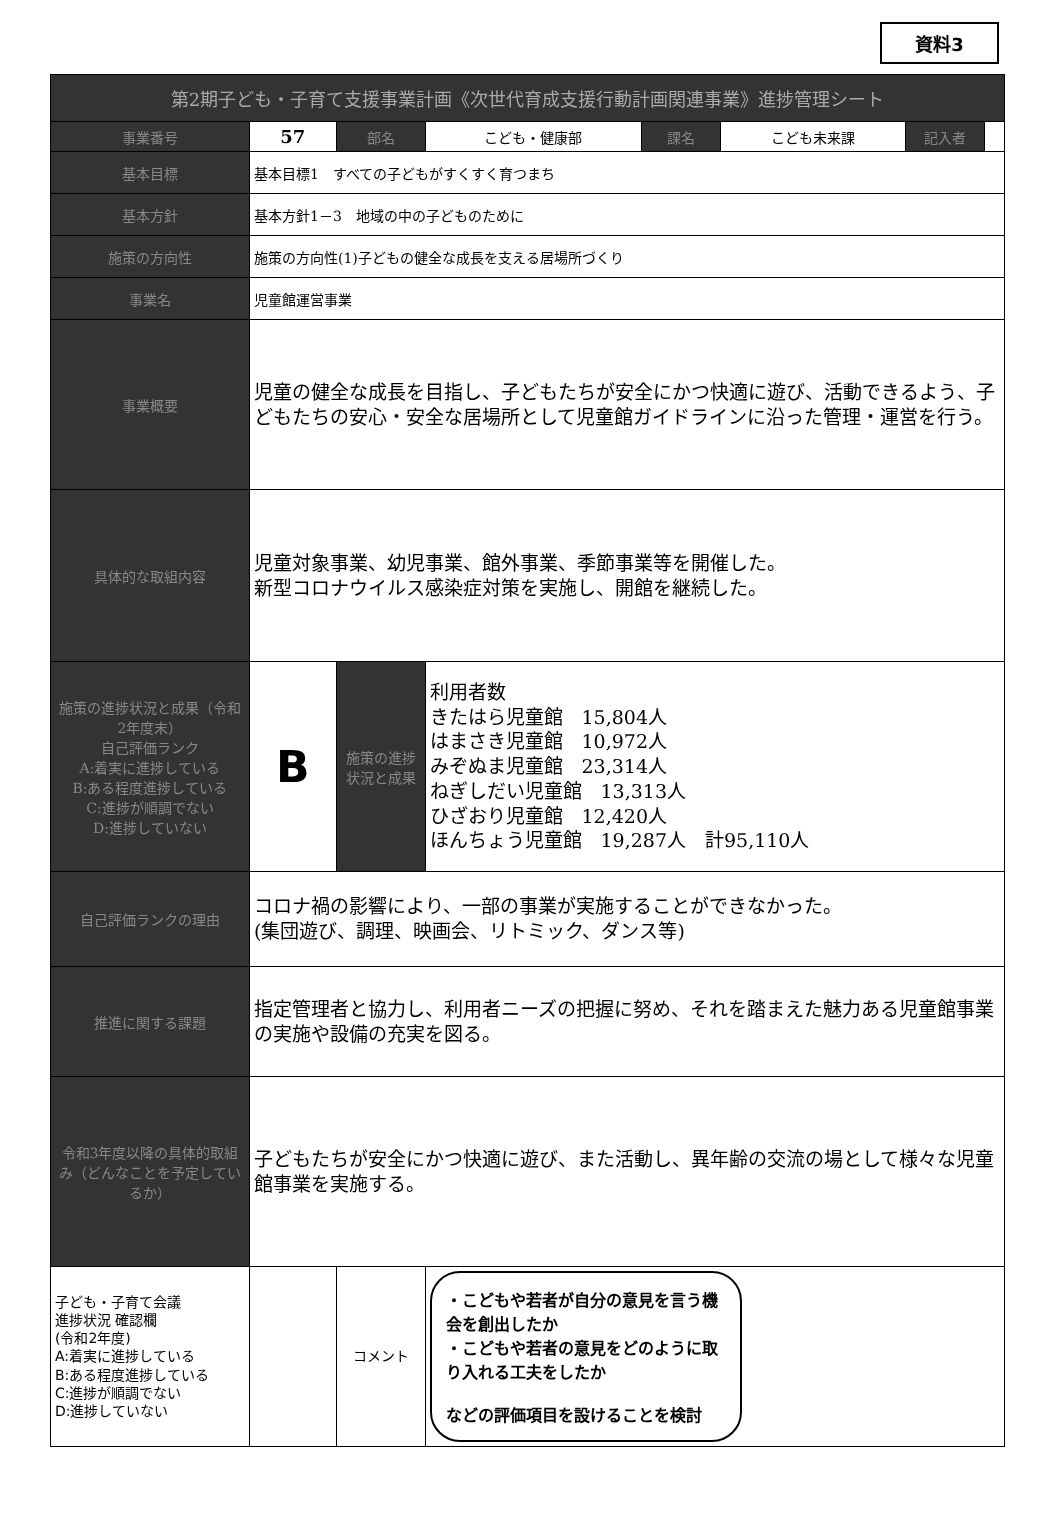資料3
| 第2期子ども・子育て支援事業計画《次世代育成支援行動計画関連事業》進捗管理シート | | | | | | | |
| 事業番号 | 57 | 部名 | こども・健康部 | 課名 | こども未来課 | 記入者 | |
| 基本目標 | 基本目標1 すべての子どもがすくすく育つまち | | | | | | |
| 基本方針 | 基本方針1－3 地域の中の子どものために | | | | | | |
| 施策の方向性 | 施策の方向性(1)子どもの健全な成長を支える居場所づくり | | | | | | |
| 事業名 | 児童館運営事業 | | | | | | |
| 事業概要 | 児童の健全な成長を目指し、子どもたちが安全にかつ快適に遊び、活動できるよう、子どもたちの安心・安全な居場所として児童館ガイドラインに沿った管理・運営を行う。 | | | | | | |
| 具体的な取組内容 | 児童対象事業、幼児事業、館外事業、季節事業等を開催した。 新型コロナウイルス感染症対策を実施し、開館を継続した。 | | | | | | |
| 施策の進捗状況と成果（令和2年度末） 自己評価ランク A:着実に進捗している B:ある程度進捗している C:進捗が順調でない D:進捗していない | B | 施策の進捗状況と成果 | 利用者数 きたはら児童館 15,804人 はまさき児童館 10,972人 みぞぬま児童館 23,314人 ねぎしだい児童館 13,313人 ひざおり児童館 12,420人 ほんちょう児童館 19,287人 計95,110人 | | | | |
| 自己評価ランクの理由 | コロナ禍の影響により、一部の事業が実施することができなかった。 (集団遊び、調理、映画会、リトミック、ダンス等) | | | | | | |
| 推進に関する課題 | 指定管理者と協力し、利用者ニーズの把握に努め、それを踏まえた魅力ある児童館事業の実施や設備の充実を図る。 | | | | | | |
| 令和3年度以降の具体的取組み（どんなことを予定しているか） | 子どもたちが安全にかつ快適に遊び、また活動し、異年齢の交流の場として様々な児童館事業を実施する。 | | | | | | |
| 子ども・子育て会議 進捗状況 確認欄 (令和2年度) A:着実に進捗している B:ある程度進捗している C:進捗が順調でない D:進捗していない | | コメント | ・こどもや若者が自分の意見を言う機会を創出したか ・こどもや若者の意見をどのように取り入れる工夫をしたか などの評価項目を設けることを検討 | | | | |